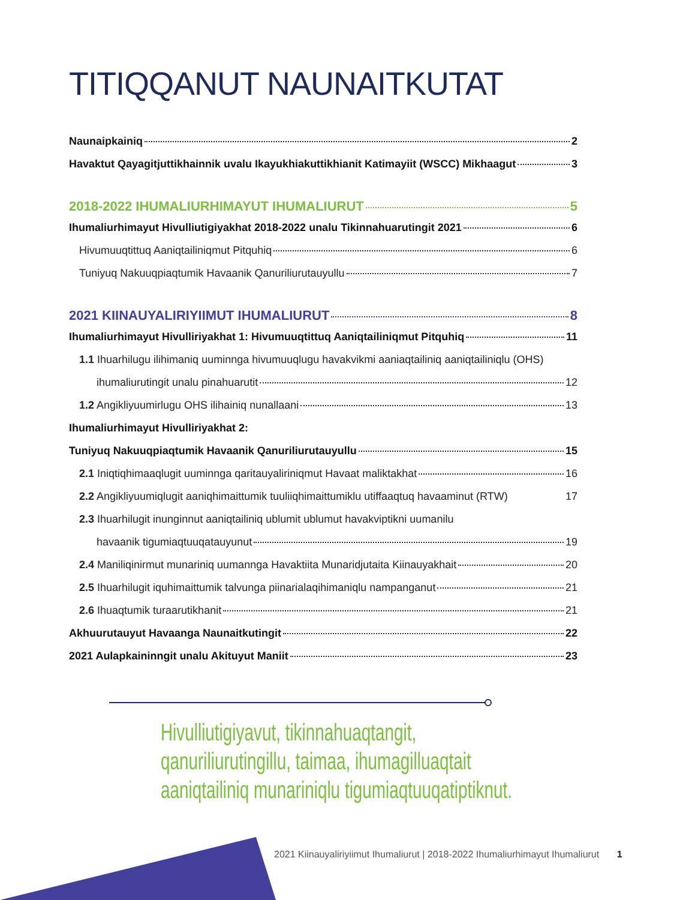TITIQQANUT NAUNAITKUTAT
Naunaipkainiq 2
Havaktut Qayagitjuttikhainnik uvalu Ikayukhiakuttikhianit Katimayiit (WSCC) Mikhaagut 3
2018-2022 IHUMALIURHIMAYUT IHUMALIURUT 5
Ihumaliurhimayut Hivulliutigiyakhat 2018-2022 unalu Tikinnahuarutingit 2021 6
Hivumuuqtittuq Aaniqtailiniqmut Pitquhiq 6
Tuniyuq Nakuuqpiaqtumik Havaanik Qanuriliurutauyullu 7
2021 KIINAUYALIRIYIIMUT IHUMALIURUT 8
Ihumaliurhimayut Hivulliriyakhat 1: Hivumuuqtittuq Aaniqtailiniqmut Pitquhiq 11
1.1 Ihuarhilugu ilihimaniq uuminnga hivumuuqlugu havakvikmi aaniaqtailiniq aaniqtailiniqlu (OHS)
ihumaliurutingit unalu pinahuarutit 12
1.2 Angikliyuumirlugu OHS ilihainiq nunallaani 13
Ihumaliurhimayut Hivulliriyakhat 2:
Tuniyuq Nakuuqpiaqtumik Havaanik Qanuriliurutauyullu 15
2.1 Iniqtiqhimaaqlugit uuminnga qaritauyaliriniqmut Havaat maliktakhat 16
2.2 Angikliyuumiqlugit aaniqhimaittumik tuuliiqhimaittumiklu utiffaaqtuq havaaminut (RTW) 17
2.3 Ihuarhilugit inunginnut aaniqtailiniq ublumit ublumut havakviptikni uumanilu
havaanik tigumiaqtuuqatauyunut 19
2.4 Maniliqinirmut munariniq uumannga Havaktiita Munaridjutaita Kiinauyakhait 20
2.5 Ihuarhilugit iquhimaittumik talvunga piinarialaqihimaniqlu nampanganut 21
2.6 Ihuaqtumik turaarutikhanit 21
Akhuurutauyut Havaanga Naunaitkutingit 22
2021 Aulapkaininngit unalu Akituyut Maniit 23
Hivulliutigiyavut, tikinnahuaqtangit,
qanuriliurutingillu, taimaa, ihumagilluaqtait
aaniqtailiniq munariniqlu tigumiaqtuuqatiptiknut.
2021 Kiinauyaliriyiimut Ihumaliurut | 2018-2022 Ihumaliurhimayut Ihumaliurut 1